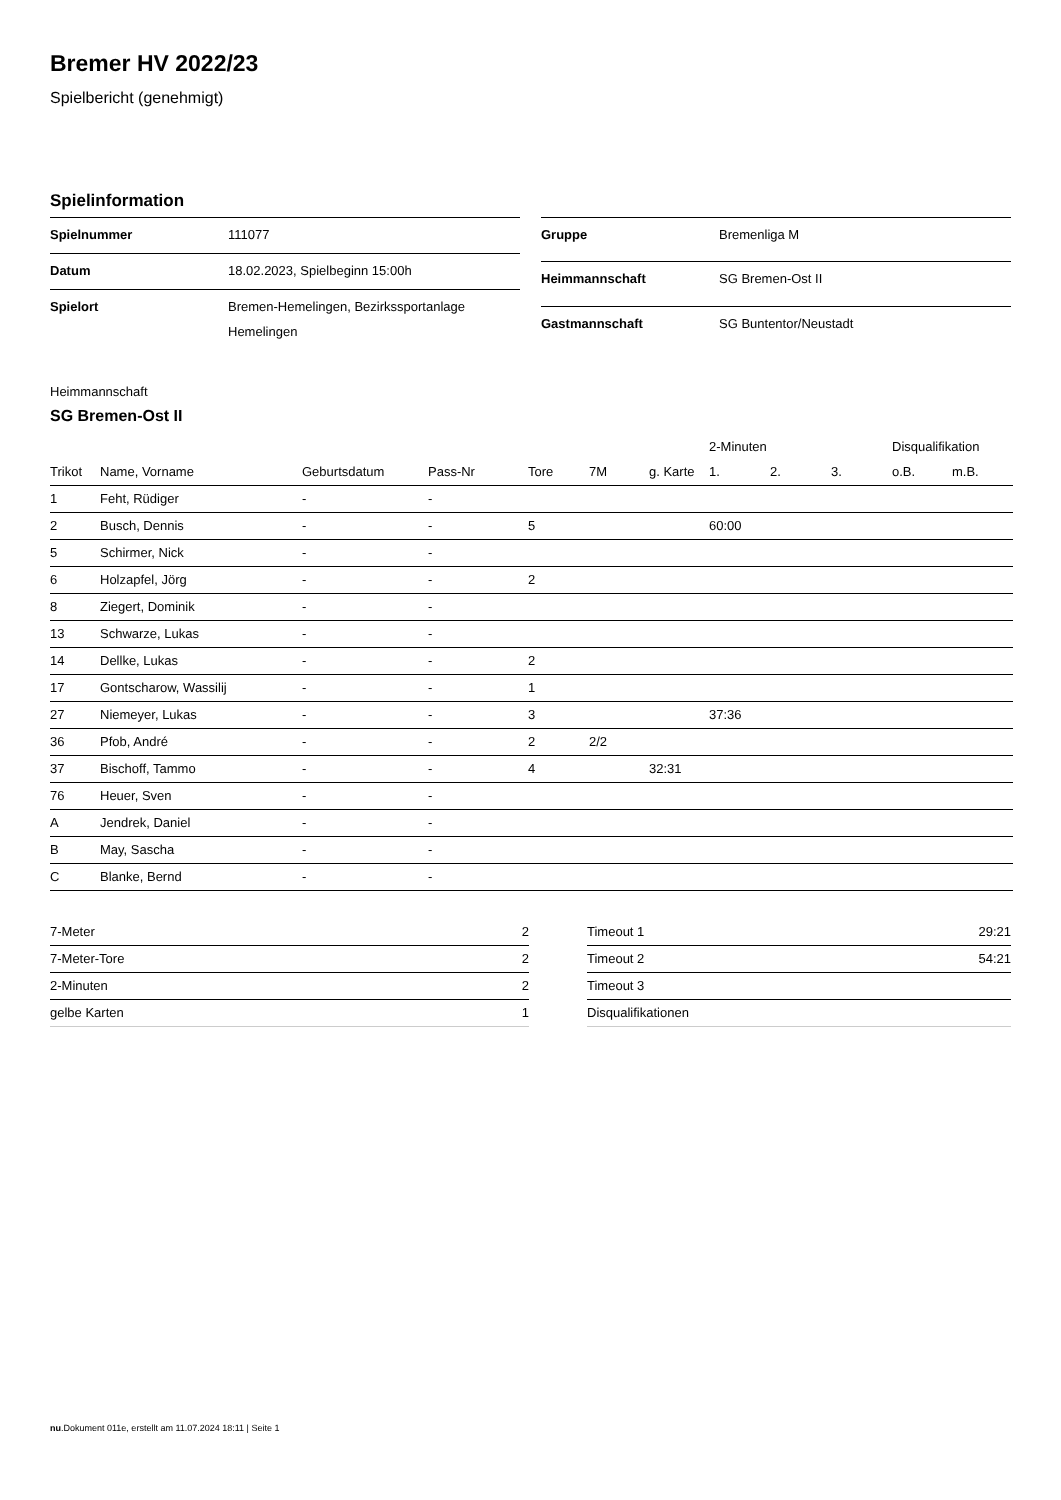Bremer HV 2022/23
Spielbericht (genehmigt)
Spielinformation
| Spielnummer | 111077 |
| Datum | 18.02.2023, Spielbeginn 15:00h |
| Spielort | Bremen-Hemelingen, Bezirkssportanlage Hemelingen |
| Gruppe | Bremenliga M |
| Heimmannschaft | SG Bremen-Ost II |
| Gastmannschaft | SG Buntentor/Neustadt |
Heimmannschaft
SG Bremen-Ost II
| | | | | | | | 2-Minuten | | | Disqualifikation | |
| --- | --- | --- | --- | --- | --- | --- | --- | --- | --- | --- | --- |
| Trikot | Name, Vorname | Geburtsdatum | Pass-Nr | Tore | 7M | g. Karte | 1. | 2. | 3. | o.B. | m.B. |
| 1 | Feht, Rüdiger | - | - | | | | | | | | |
| 2 | Busch, Dennis | - | - | 5 | | | 60:00 | | | | |
| 5 | Schirmer, Nick | - | - | | | | | | | | |
| 6 | Holzapfel, Jörg | - | - | 2 | | | | | | | |
| 8 | Ziegert, Dominik | - | - | | | | | | | | |
| 13 | Schwarze, Lukas | - | - | | | | | | | | |
| 14 | Dellke, Lukas | - | - | 2 | | | | | | | |
| 17 | Gontscharow, Wassilij | - | - | 1 | | | | | | | |
| 27 | Niemeyer, Lukas | - | - | 3 | | | 37:36 | | | | |
| 36 | Pfob, André | - | - | 2 | 2/2 | | | | | | |
| 37 | Bischoff, Tammo | - | - | 4 | | 32:31 | | | | | |
| 76 | Heuer, Sven | - | - | | | | | | | | |
| A | Jendrek, Daniel | - | - | | | | | | | | |
| B | May, Sascha | - | - | | | | | | | | |
| C | Blanke, Bernd | - | - | | | | | | | | |
| 7-Meter | 2 |
| 7-Meter-Tore | 2 |
| 2-Minuten | 2 |
| gelbe Karten | 1 |
| Timeout 1 | 29:21 |
| Timeout 2 | 54:21 |
| Timeout 3 | |
| Disqualifikationen | |
nu.Dokument 011e, erstellt am 11.07.2024 18:11 | Seite 1